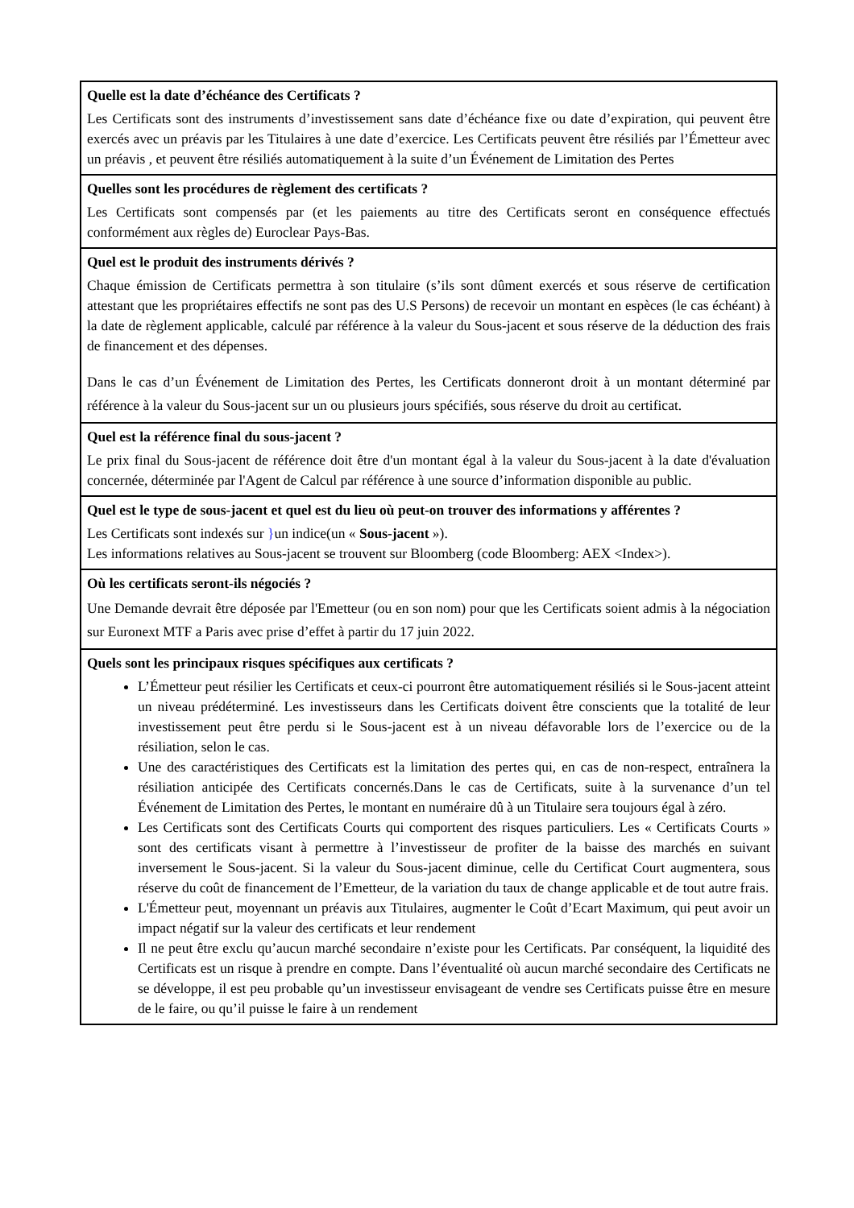| Quelle est la date d’échéance des Certificats ? Les Certificats sont des instruments d’investissement sans date d’échéance fixe ou date d’expiration, qui peuvent être exercés avec un préavis par les Titulaires à une date d’exercice. Les Certificats peuvent être résiliés par l’Émetteur avec un préavis , et peuvent être résiliés automatiquement à la suite d’un Événement de Limitation des Pertes |
| Quelles sont les procédures de règlement des certificats ? Les Certificats sont compensés par (et les paiements au titre des Certificats seront en conséquence effectués conformément aux règles de) Euroclear Pays-Bas. |
| Quel est le produit des instruments dérivés ? Chaque émission de Certificats permettra à son titulaire (s’ils sont dûment exercés et sous réserve de certification attestant que les propriétaires effectifs ne sont pas des U.S Persons) de recevoir un montant en espèces (le cas échéant) à la date de règlement applicable, calculé par référence à la valeur du Sous-jacent et sous réserve de la déduction des frais de financement et des dépenses. Dans le cas d’un Événement de Limitation des Pertes, les Certificats donneront droit à un montant déterminé par référence à la valeur du Sous-jacent sur un ou plusieurs jours spécifiés, sous réserve du droit au certificat. |
| Quel est la référence final du sous-jacent ? Le prix final du Sous-jacent de référence doit être d'un montant égal à la valeur du Sous-jacent à la date d'évaluation concernée, déterminée par l'Agent de Calcul par référence à une source d’information disponible au public. |
| Quel est le type de sous-jacent et quel est du lieu où peut-on trouver des informations y afférentes ? Les Certificats sont indexés sur } un indice(un « Sous-jacent »). Les informations relatives au Sous-jacent se trouvent sur Bloomberg (code Bloomberg: AEX <Index>). |
| Où les certificats seront-ils négociés ? Une Demande devrait être déposée par l'Emetteur (ou en son nom) pour que les Certificats soient admis à la négociation sur Euronext MTF a Paris avec prise d’effet à partir du 17 juin 2022. |
| Quels sont les principaux risques spécifiques aux certificats ? L’Émetteur peut résilier les Certificats et ceux-ci pourront être automatiquement résiliés si le Sous-jacent atteint un niveau prédéterminé. Les investisseurs dans les Certificats doivent être conscients que la totalité de leur investissement peut être perdu si le Sous-jacent est à un niveau défavorable lors de l’exercice ou de la résiliation, selon le cas. Une des caractéristiques des Certificats est la limitation des pertes qui, en cas de non-respect, entraînera la résiliation anticipée des Certificats concernés.Dans le cas de Certificats, suite à la survenance d’un tel Événement de Limitation des Pertes, le montant en numéraire dû à un Titulaire sera toujours égal à zéro. Les Certificats sont des Certificats Courts qui comportent des risques particuliers. Les « Certificats Courts » sont des certificats visant à permettre à l’investisseur de profiter de la baisse des marchés en suivant inversement le Sous-jacent. Si la valeur du Sous-jacent diminue, celle du Certificat Court augmentera, sous réserve du coût de financement de l’Emetteur, de la variation du taux de change applicable et de tout autre frais. L'Émetteur peut, moyennant un préavis aux Titulaires, augmenter le Coût d’Ecart Maximum, qui peut avoir un impact négatif sur la valeur des certificats et leur rendement Il ne peut être exclu qu’aucun marché secondaire n’existe pour les Certificats. Par conséquent, la liquidité des Certificats est un risque à prendre en compte. Dans l’éventualité où aucun marché secondaire des Certificats ne se développe, il est peu probable qu’un investisseur envisageant de vendre ses Certificats puisse être en mesure de le faire, ou qu’il puisse le faire à un rendement |